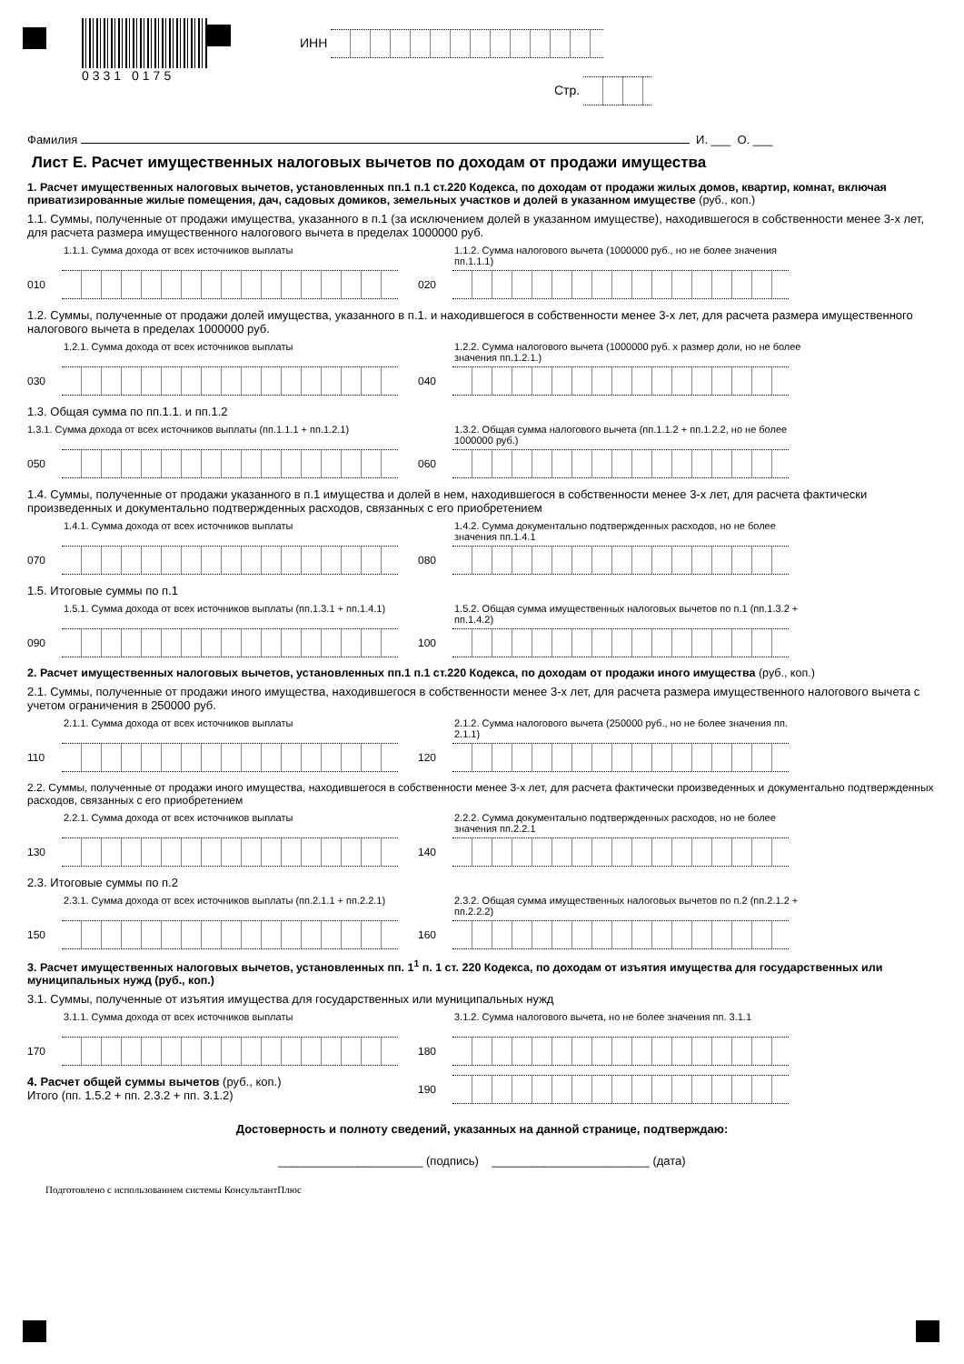0331 0175
ИНН
Стр.
Фамилия И. ___ О. ___
Лист Е. Расчет имущественных налоговых вычетов по доходам от продажи имущества
1. Расчет имущественных налоговых вычетов, установленных пп.1 п.1 ст.220 Кодекса, по доходам от продажи жилых домов, квартир, комнат, включая приватизированные жилые помещения, дач, садовых домиков, земельных участков и долей в указанном имуществе (руб., коп.)
1.1. Суммы, полученные от продажи имущества, указанного в п.1 (за исключением долей в указанном имуществе), находившегося в собственности менее 3-х лет, для расчета размера имущественного налогового вычета в пределах 1000000 руб.
1.1.1. Сумма дохода от всех источников выплаты
010
1.1.2. Сумма налогового вычета (1000000 руб., но не более значения пп.1.1.1)
020
1.2. Суммы, полученные от продажи долей имущества, указанного в п.1. и находившегося в собственности менее 3-х лет, для расчета размера имущественного налогового вычета в пределах 1000000 руб.
1.2.1. Сумма дохода от всех источников выплаты
030
1.2.2. Сумма налогового вычета (1000000 руб. х размер доли, но не более значения пп.1.2.1.)
040
1.3. Общая сумма по пп.1.1. и пп.1.2
1.3.1. Сумма дохода от всех источников выплаты (пп.1.1.1 + пп.1.2.1)
050
1.3.2. Общая сумма налогового вычета (пп.1.1.2 + пп.1.2.2, но не более 1000000 руб.)
060
1.4. Суммы, полученные от продажи указанного в п.1 имущества и долей в нем, находившегося в собственности менее 3-х лет, для расчета фактически произведенных и документально подтвержденных расходов, связанных с его приобретением
1.4.1. Сумма дохода от всех источников выплаты
070
1.4.2. Сумма документально подтвержденных расходов, но не более значения пп.1.4.1
080
1.5. Итоговые суммы по п.1
1.5.1. Сумма дохода от всех источников выплаты (пп.1.3.1 + пп.1.4.1)
090
1.5.2. Общая сумма имущественных налоговых вычетов по п.1 (пп.1.3.2 + пп.1.4.2)
100
2. Расчет имущественных налоговых вычетов, установленных пп.1 п.1 ст.220 Кодекса, по доходам от продажи иного имущества (руб., коп.)
2.1. Суммы, полученные от продажи иного имущества, находившегося в собственности менее 3-х лет, для расчета размера имущественного налогового вычета с учетом ограничения в 250000 руб.
2.1.1. Сумма дохода от всех источников выплаты
110
2.1.2. Сумма налогового вычета (250000 руб., но не более значения пп. 2.1.1)
120
2.2. Суммы, полученные от продажи иного имущества, находившегося в собственности менее 3-х лет, для расчета фактически произведенных и документально подтвержденных расходов, связанных с его приобретением
2.2.1. Сумма дохода от всех источников выплаты
130
2.2.2. Сумма документально подтвержденных расходов, но не более значения пп.2.2.1
140
2.3. Итоговые суммы по п.2
2.3.1. Сумма дохода от всех источников выплаты (пп.2.1.1 + пп.2.2.1)
150
2.3.2. Общая сумма имущественных налоговых вычетов по п.2 (пп.2.1.2 + пп.2.2.2)
160
3. Расчет имущественных налоговых вычетов, установленных пп. 1<sup>1</sup> п. 1 ст. 220 Кодекса, по доходам от изъятия имущества для государственных или муниципальных нужд (руб., коп.)
3.1. Суммы, полученные от изъятия имущества для государственных или муниципальных нужд
3.1.1. Сумма дохода от всех источников выплаты
170
3.1.2. Сумма налогового вычета, но не более значения пп. 3.1.1
180
4. Расчет общей суммы вычетов (руб., коп.)
Итого (пп. 1.5.2 + пп. 2.3.2 + пп. 3.1.2)
190
Достоверность и полноту сведений, указанных на данной странице, подтверждаю:
______________________ (подпись) ________________________ (дата)
Подготовлено с использованием системы КонсультантПлюс